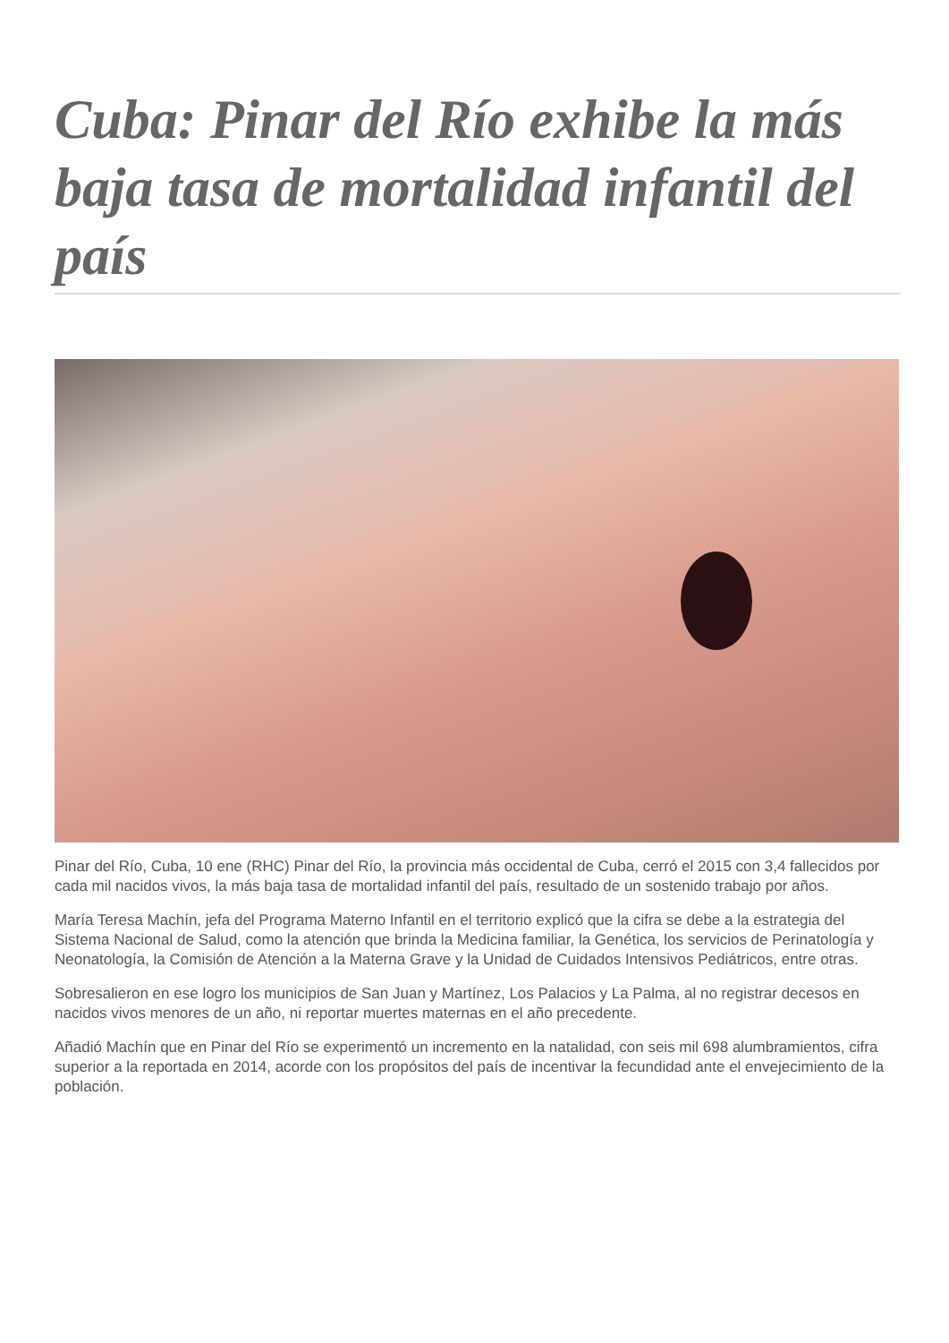Cuba: Pinar del Río exhibe la más baja tasa de mortalidad infantil del país
Pinar del Río, Cuba, 10 ene (RHC) Pinar del Río, la provincia más occidental de Cuba, cerró el 2015 con 3,4 fallecidos por cada mil nacidos vivos, la más baja tasa de mortalidad infantil del país, resultado de un sostenido trabajo por años.
María Teresa Machín, jefa del Programa Materno Infantil en el territorio explicó que la cifra se debe a la estrategia del Sistema Nacional de Salud, como la atención que brinda la Medicina familiar, la Genética, los servicios de Perinatología y Neonatología, la Comisión de Atención a la Materna Grave y la Unidad de Cuidados Intensivos Pediátricos, entre otras.
Sobresalieron en ese logro los municipios de San Juan y Martínez, Los Palacios y La Palma, al no registrar decesos en nacidos vivos menores de un año, ni reportar muertes maternas en el año precedente.
Añadió Machín que en Pinar del Río se experimentó un incremento en la natalidad, con seis mil 698 alumbramientos, cifra superior a la reportada en 2014, acorde con los propósitos del país de incentivar la fecundidad ante el envejecimiento de la población.